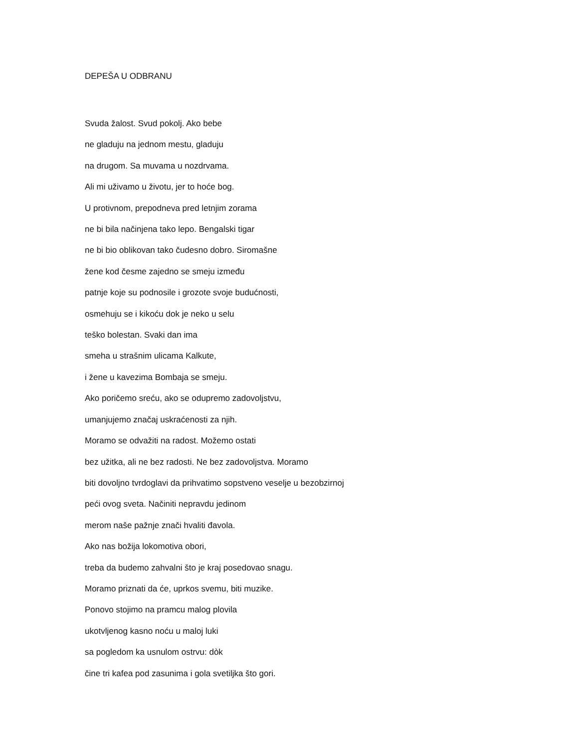DEPEŠA U ODBRANU
Svuda žalost. Svud pokolj. Ako bebe
ne gladuju na jednom mestu, gladuju
na drugom. Sa muvama u nozdrvama.
Ali mi uživamo u životu, jer to hoće bog.
U protivnom, prepodneva pred letnjim zorama
ne bi bila načinjena tako lepo. Bengalski tigar
ne bi bio oblikovan tako čudesno dobro. Siromašne
žene kod česme zajedno se smeju između
patnje koje su podnosile i grozote svoje budućnosti,
osmehuju se i kikoću dok je neko u selu
teško bolestan. Svaki dan ima
smeha u strašnim ulicama Kalkute,
i žene u kavezima Bombaja se smeju.
Ako poričemo sreću, ako se odupremo zadovoljstvu,
umanjujemo značaj uskraćenosti za njih.
Moramo se odvažiti na radost. Možemo ostati
bez užitka, ali ne bez radosti. Ne bez zadovoljstva. Moramo
biti dovoljno tvrdoglavi da prihvatimo sopstveno veselje u bezobzirnoj
peći ovog sveta. Načiniti nepravdu jedinom
merom naše pažnje znači hvaliti đavola.
Ako nas božija lokomotiva obori,
treba da budemo zahvalni što je kraj posedovao snagu.
Moramo priznati da će, uprkos svemu, biti muzike.
Ponovo stojimo na pramcu malog plovila
ukotvljenog kasno noću u maloj luki
sa pogledom ka usnulom ostrvu: dòk
čine tri kafea pod zasunima i gola svetiljka što gori.